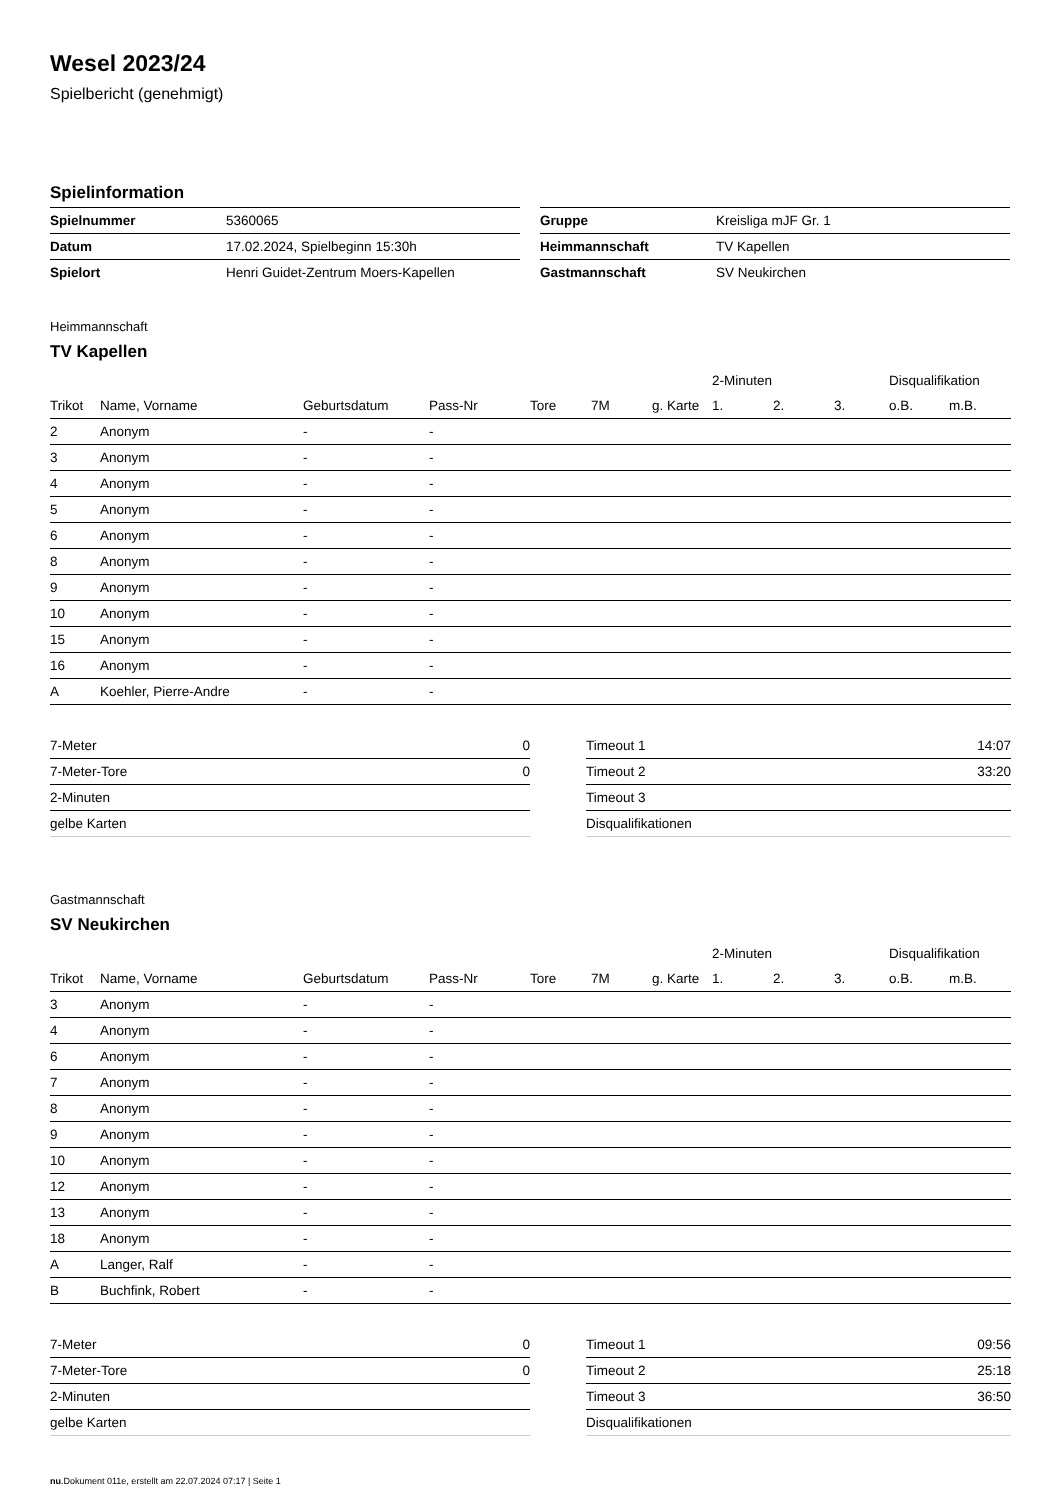Wesel 2023/24
Spielbericht (genehmigt)
Spielinformation
| Spielnummer | 5360065 |
| Datum | 17.02.2024, Spielbeginn 15:30h |
| Spielort | Henri Guidet-Zentrum Moers-Kapellen |
| Gruppe | Kreisliga mJF Gr. 1 |
| Heimmannschaft | TV Kapellen |
| Gastmannschaft | SV Neukirchen |
Heimmannschaft
TV Kapellen
| | | | | | | | 2-Minuten | | | Disqualifikation | |
| --- | --- | --- | --- | --- | --- | --- | --- | --- | --- | --- | --- |
| Trikot | Name, Vorname | Geburtsdatum | Pass-Nr | Tore | 7M | g. Karte | 1. | 2. | 3. | o.B. | m.B. |
| 2 | Anonym | - | - | | | | | | | | |
| 3 | Anonym | - | - | | | | | | | | |
| 4 | Anonym | - | - | | | | | | | | |
| 5 | Anonym | - | - | | | | | | | | |
| 6 | Anonym | - | - | | | | | | | | |
| 8 | Anonym | - | - | | | | | | | | |
| 9 | Anonym | - | - | | | | | | | | |
| 10 | Anonym | - | - | | | | | | | | |
| 15 | Anonym | - | - | | | | | | | | |
| 16 | Anonym | - | - | | | | | | | | |
| A | Koehler, Pierre-Andre | - | - | | | | | | | | |
| 7-Meter | 0 |
| 7-Meter-Tore | 0 |
| 2-Minuten | |
| gelbe Karten | |
| Timeout 1 | 14:07 |
| Timeout 2 | 33:20 |
| Timeout 3 | |
| Disqualifikationen | |
Gastmannschaft
SV Neukirchen
| | | | | | | | 2-Minuten | | | Disqualifikation | |
| --- | --- | --- | --- | --- | --- | --- | --- | --- | --- | --- | --- |
| Trikot | Name, Vorname | Geburtsdatum | Pass-Nr | Tore | 7M | g. Karte | 1. | 2. | 3. | o.B. | m.B. |
| 3 | Anonym | - | - | | | | | | | | |
| 4 | Anonym | - | - | | | | | | | | |
| 6 | Anonym | - | - | | | | | | | | |
| 7 | Anonym | - | - | | | | | | | | |
| 8 | Anonym | - | - | | | | | | | | |
| 9 | Anonym | - | - | | | | | | | | |
| 10 | Anonym | - | - | | | | | | | | |
| 12 | Anonym | - | - | | | | | | | | |
| 13 | Anonym | - | - | | | | | | | | |
| 18 | Anonym | - | - | | | | | | | | |
| A | Langer, Ralf | - | - | | | | | | | | |
| B | Buchfink, Robert | - | - | | | | | | | | |
| 7-Meter | 0 |
| 7-Meter-Tore | 0 |
| 2-Minuten | |
| gelbe Karten | |
| Timeout 1 | 09:56 |
| Timeout 2 | 25:18 |
| Timeout 3 | 36:50 |
| Disqualifikationen | |
nu.Dokument 011e, erstellt am 22.07.2024 07:17 | Seite 1